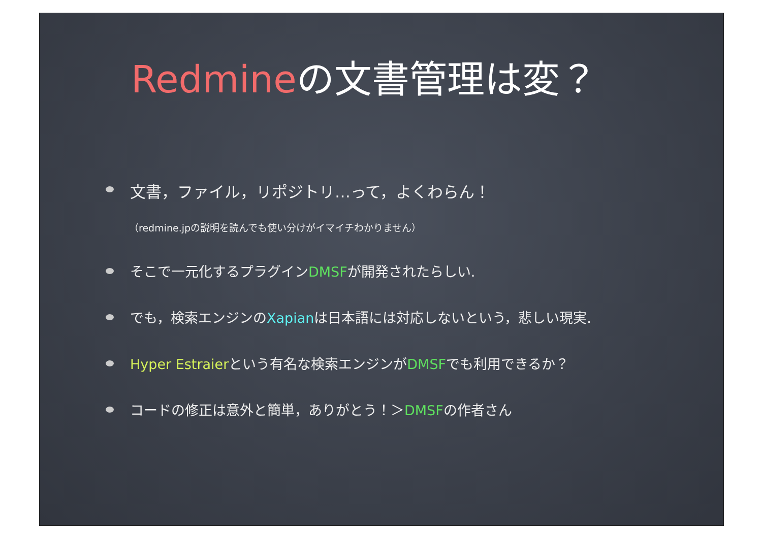Redmineの文書管理は変？
文書，ファイル，リポジトリ…って，よくわらん！
（redmine.jpの説明を読んでも使い分けがイマイチわかりません）
そこで一元化するプラグインDMSFが開発されたらしい.
でも，検索エンジンのXapianは日本語には対応しないという，悲しい現実.
Hyper Estraierという有名な検索エンジンがDMSFでも利用できるか？
コードの修正は意外と簡単，ありがとう！＞DMSFの作者さん